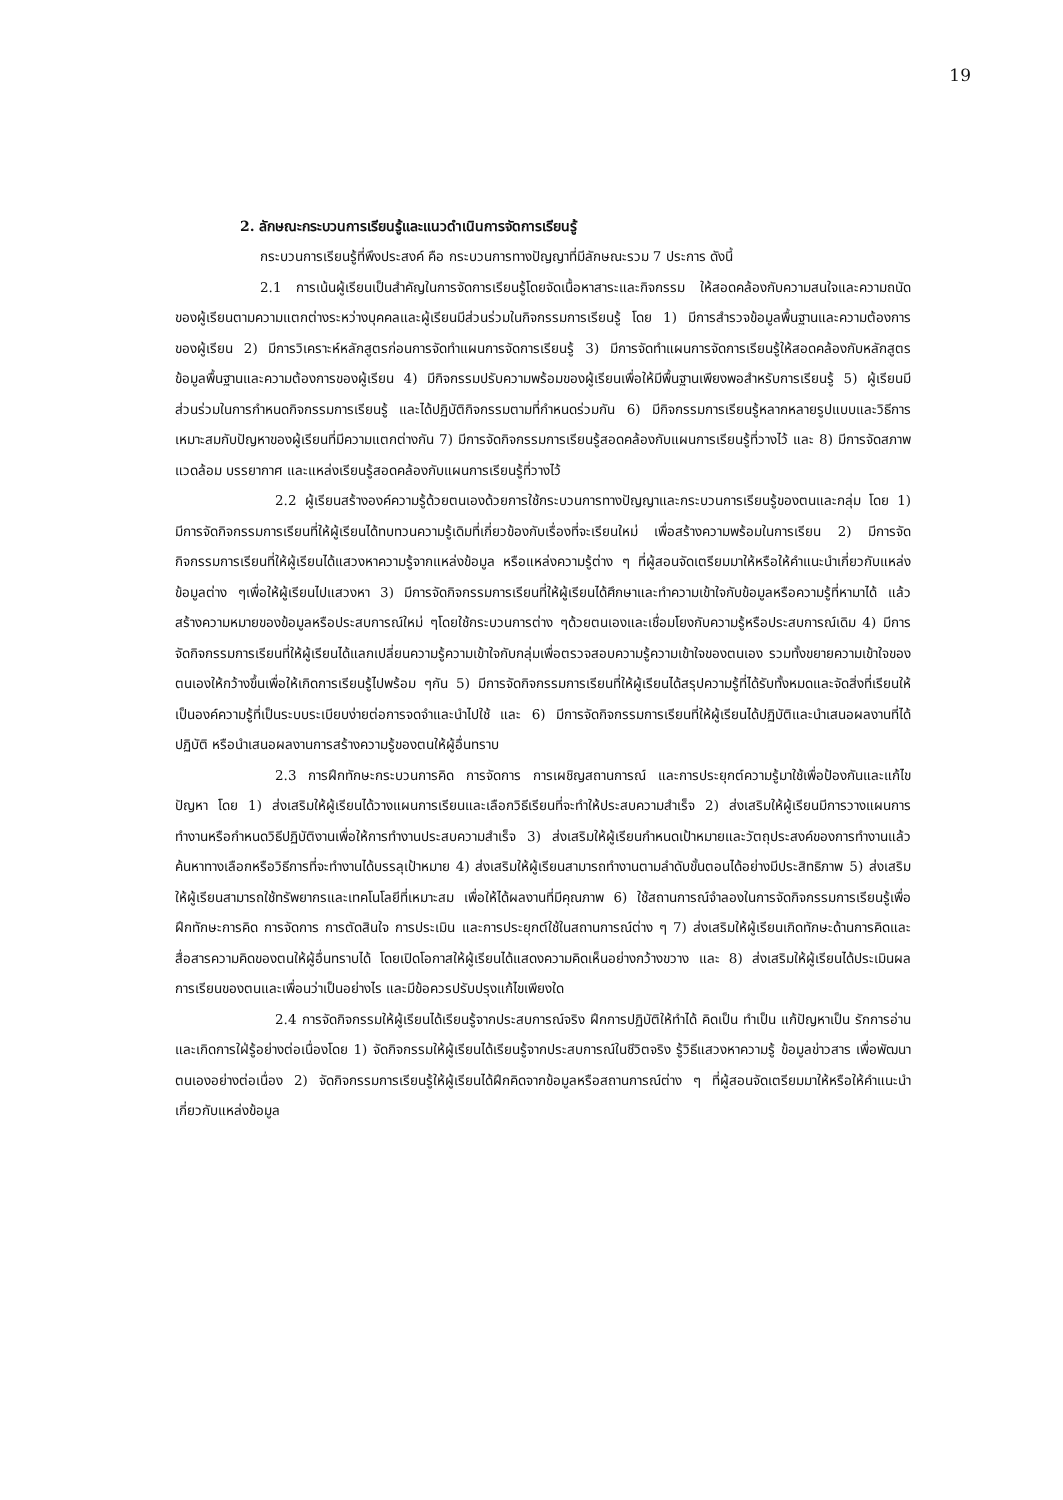19
2. ลักษณะกระบวนการเรียนรู้และแนวดำเนินการจัดการเรียนรู้
กระบวนการเรียนรู้ที่พึงประสงค์ คือ กระบวนการทางปัญญาที่มีลักษณะรวม 7 ประการ ดังนี้
2.1 การเน้นผู้เรียนเป็นสำคัญในการจัดการเรียนรู้โดยจัดเนื้อหาสาระและกิจกรรม ให้สอดคล้องกับความสนใจและความถนัดของผู้เรียนตามความแตกต่างระหว่างบุคคลและผู้เรียนมีส่วนร่วมในกิจกรรมการเรียนรู้ โดย 1) มีการสำรวจข้อมูลพื้นฐานและความต้องการของผู้เรียน 2) มีการวิเคราะห์หลักสูตรก่อนการจัดทำแผนการจัดการเรียนรู้ 3) มีการจัดทำแผนการจัดการเรียนรู้ให้สอดคล้องกับหลักสูตร ข้อมูลพื้นฐานและความต้องการของผู้เรียน 4) มีกิจกรรมปรับความพร้อมของผู้เรียนเพื่อให้มีพื้นฐานเพียงพอสำหรับการเรียนรู้ 5) ผู้เรียนมีส่วนร่วมในการกำหนดกิจกรรมการเรียนรู้ และได้ปฏิบัติกิจกรรมตามที่กำหนดร่วมกัน 6) มีกิจกรรมการเรียนรู้หลากหลายรูปแบบและวิธีการเหมาะสมกับปัญหาของผู้เรียนที่มีความแตกต่างกัน 7) มีการจัดกิจกรรมการเรียนรู้สอดคล้องกับแผนการเรียนรู้ที่วางไว้ และ 8) มีการจัดสภาพแวดล้อม บรรยากาศ และแหล่งเรียนรู้สอดคล้องกับแผนการเรียนรู้ที่วางไว้
2.2 ผู้เรียนสร้างองค์ความรู้ด้วยตนเองด้วยการใช้กระบวนการทางปัญญาและกระบวนการเรียนรู้ของตนและกลุ่ม โดย 1) มีการจัดกิจกรรมการเรียนที่ให้ผู้เรียนได้ทบทวนความรู้เดิมที่เกี่ยวข้องกับเรื่องที่จะเรียนใหม่ เพื่อสร้างความพร้อมในการเรียน 2) มีการจัดกิจกรรมการเรียนที่ให้ผู้เรียนได้แสวงหาความรู้จากแหล่งข้อมูล หรือแหล่งความรู้ต่าง ๆ ที่ผู้สอนจัดเตรียมมาให้หรือให้คำแนะนำเกี่ยวกับแหล่งข้อมูลต่าง ๆเพื่อให้ผู้เรียนไปแสวงหา 3) มีการจัดกิจกรรมการเรียนที่ให้ผู้เรียนได้ศึกษาและทำความเข้าใจกับข้อมูลหรือความรู้ที่หามาได้ แล้วสร้างความหมายของข้อมูลหรือประสบการณ์ใหม่ ๆโดยใช้กระบวนการต่าง ๆด้วยตนเองและเชื่อมโยงกับความรู้หรือประสบการณ์เดิม 4) มีการจัดกิจกรรมการเรียนที่ให้ผู้เรียนได้แลกเปลี่ยนความรู้ความเข้าใจกับกลุ่มเพื่อตรวจสอบความรู้ความเข้าใจของตนเอง รวมทั้งขยายความเข้าใจของตนเองให้กว้างขึ้นเพื่อให้เกิดการเรียนรู้ไปพร้อม ๆกัน 5) มีการจัดกิจกรรมการเรียนที่ให้ผู้เรียนได้สรุปความรู้ที่ได้รับทั้งหมดและจัดสิ่งที่เรียนให้เป็นองค์ความรู้ที่เป็นระบบระเบียบง่ายต่อการจดจำและนำไปใช้ และ 6) มีการจัดกิจกรรมการเรียนที่ให้ผู้เรียนได้ปฏิบัติและนำเสนอผลงานที่ได้ปฏิบัติ หรือนำเสนอผลงานการสร้างความรู้ของตนให้ผู้อื่นทราบ
2.3 การฝึกทักษะกระบวนการคิด การจัดการ การเผชิญสถานการณ์ และการประยุกต์ความรู้มาใช้เพื่อป้องกันและแก้ไขปัญหา โดย 1) ส่งเสริมให้ผู้เรียนได้วางแผนการเรียนและเลือกวิธีเรียนที่จะทำให้ประสบความสำเร็จ 2) ส่งเสริมให้ผู้เรียนมีการวางแผนการทำงานหรือกำหนดวิธีปฏิบัติงานเพื่อให้การทำงานประสบความสำเร็จ 3) ส่งเสริมให้ผู้เรียนกำหนดเป้าหมายและวัตถุประสงค์ของการทำงานแล้วค้นหาทางเลือกหรือวิธีการที่จะทำงานได้บรรลุเป้าหมาย 4) ส่งเสริมให้ผู้เรียนสามารถทำงานตามลำดับขั้นตอนได้อย่างมีประสิทธิภาพ 5) ส่งเสริมให้ผู้เรียนสามารถใช้ทรัพยากรและเทคโนโลยีที่เหมาะสม เพื่อให้ได้ผลงานที่มีคุณภาพ 6) ใช้สถานการณ์จำลองในการจัดกิจกรรมการเรียนรู้เพื่อฝึกทักษะการคิด การจัดการ การตัดสินใจ การประเมิน และการประยุกต์ใช้ในสถานการณ์ต่าง ๆ 7) ส่งเสริมให้ผู้เรียนเกิดทักษะด้านการคิดและสื่อสารความคิดของตนให้ผู้อื่นทราบได้ โดยเปิดโอกาสให้ผู้เรียนได้แสดงความคิดเห็นอย่างกว้างขวาง และ 8) ส่งเสริมให้ผู้เรียนได้ประเมินผลการเรียนของตนและเพื่อนว่าเป็นอย่างไร และมีข้อควรปรับปรุงแก้ไขเพียงใด
2.4 การจัดกิจกรรมให้ผู้เรียนได้เรียนรู้จากประสบการณ์จริง ฝึกการปฏิบัติให้ทำได้ คิดเป็น ทำเป็น แก้ปัญหาเป็น รักการอ่าน และเกิดการใฝ่รู้อย่างต่อเนื่องโดย 1) จัดกิจกรรมให้ผู้เรียนได้เรียนรู้จากประสบการณ์ในชีวิตจริง รู้วิธีแสวงหาความรู้ ข้อมูลข่าวสาร เพื่อพัฒนาตนเองอย่างต่อเนื่อง 2) จัดกิจกรรมการเรียนรู้ให้ผู้เรียนได้ฝึกคิดจากข้อมูลหรือสถานการณ์ต่าง ๆ ที่ผู้สอนจัดเตรียมมาให้หรือให้คำแนะนำเกี่ยวกับแหล่งข้อมูล